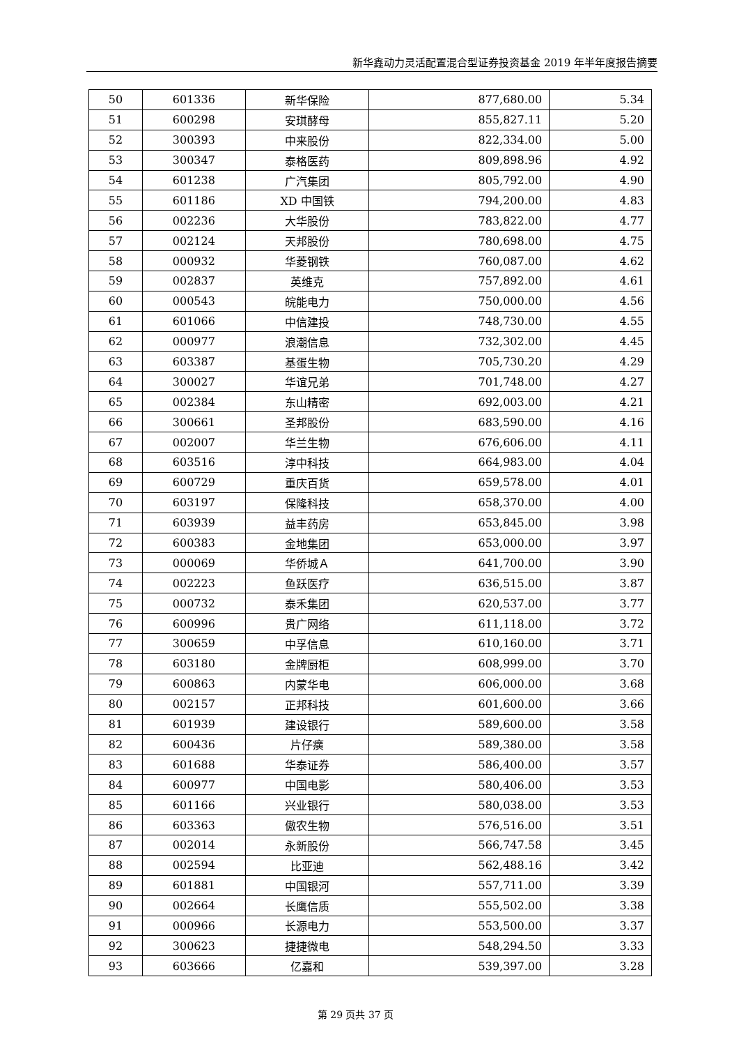新华鑫动力灵活配置混合型证券投资基金 2019 年半年度报告摘要
| 50 | 601336 | 新华保险 | 877,680.00 | 5.34 |
| 51 | 600298 | 安琪酵母 | 855,827.11 | 5.20 |
| 52 | 300393 | 中来股份 | 822,334.00 | 5.00 |
| 53 | 300347 | 泰格医药 | 809,898.96 | 4.92 |
| 54 | 601238 | 广汽集团 | 805,792.00 | 4.90 |
| 55 | 601186 | XD 中国铁 | 794,200.00 | 4.83 |
| 56 | 002236 | 大华股份 | 783,822.00 | 4.77 |
| 57 | 002124 | 天邦股份 | 780,698.00 | 4.75 |
| 58 | 000932 | 华菱钢铁 | 760,087.00 | 4.62 |
| 59 | 002837 | 英维克 | 757,892.00 | 4.61 |
| 60 | 000543 | 皖能电力 | 750,000.00 | 4.56 |
| 61 | 601066 | 中信建投 | 748,730.00 | 4.55 |
| 62 | 000977 | 浪潮信息 | 732,302.00 | 4.45 |
| 63 | 603387 | 基蛋生物 | 705,730.20 | 4.29 |
| 64 | 300027 | 华谊兄弟 | 701,748.00 | 4.27 |
| 65 | 002384 | 东山精密 | 692,003.00 | 4.21 |
| 66 | 300661 | 圣邦股份 | 683,590.00 | 4.16 |
| 67 | 002007 | 华兰生物 | 676,606.00 | 4.11 |
| 68 | 603516 | 淳中科技 | 664,983.00 | 4.04 |
| 69 | 600729 | 重庆百货 | 659,578.00 | 4.01 |
| 70 | 603197 | 保隆科技 | 658,370.00 | 4.00 |
| 71 | 603939 | 益丰药房 | 653,845.00 | 3.98 |
| 72 | 600383 | 金地集团 | 653,000.00 | 3.97 |
| 73 | 000069 | 华侨城Ａ | 641,700.00 | 3.90 |
| 74 | 002223 | 鱼跃医疗 | 636,515.00 | 3.87 |
| 75 | 000732 | 泰禾集团 | 620,537.00 | 3.77 |
| 76 | 600996 | 贵广网络 | 611,118.00 | 3.72 |
| 77 | 300659 | 中孚信息 | 610,160.00 | 3.71 |
| 78 | 603180 | 金牌厨柜 | 608,999.00 | 3.70 |
| 79 | 600863 | 内蒙华电 | 606,000.00 | 3.68 |
| 80 | 002157 | 正邦科技 | 601,600.00 | 3.66 |
| 81 | 601939 | 建设银行 | 589,600.00 | 3.58 |
| 82 | 600436 | 片仔癀 | 589,380.00 | 3.58 |
| 83 | 601688 | 华泰证券 | 586,400.00 | 3.57 |
| 84 | 600977 | 中国电影 | 580,406.00 | 3.53 |
| 85 | 601166 | 兴业银行 | 580,038.00 | 3.53 |
| 86 | 603363 | 傲农生物 | 576,516.00 | 3.51 |
| 87 | 002014 | 永新股份 | 566,747.58 | 3.45 |
| 88 | 002594 | 比亚迪 | 562,488.16 | 3.42 |
| 89 | 601881 | 中国银河 | 557,711.00 | 3.39 |
| 90 | 002664 | 长鹰信质 | 555,502.00 | 3.38 |
| 91 | 000966 | 长源电力 | 553,500.00 | 3.37 |
| 92 | 300623 | 捷捷微电 | 548,294.50 | 3.33 |
| 93 | 603666 | 亿嘉和 | 539,397.00 | 3.28 |
第 29 页共 37 页